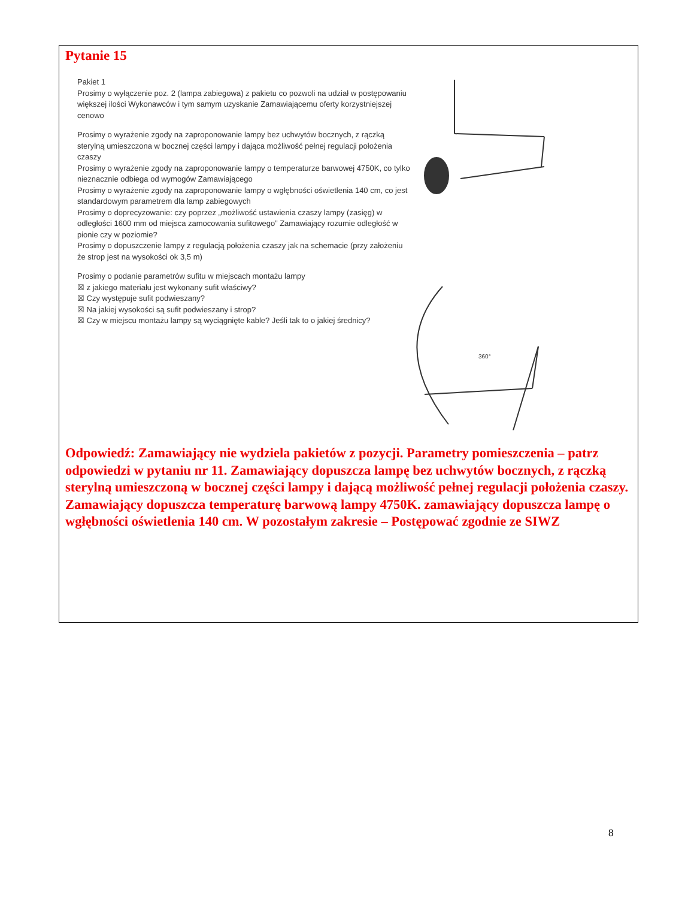Pytanie 15
Pakiet 1
Prosimy o wyłączenie poz. 2 (lampa zabiegowa) z pakietu co pozwoli na udział w postępowaniu większej ilości Wykonawców i tym samym uzyskanie Zamawiającemu oferty korzystniejszej cenowo
Prosimy o wyrażenie zgody na zaproponowanie lampy bez uchwytów bocznych, z rączką sterylną umieszczona w bocznej części lampy i dająca możliwość pełnej regulacji położenia czaszy
Prosimy o wyrażenie zgody na zaproponowanie lampy o temperaturze barwowej 4750K, co tylko nieznacznie odbiega od wymogów Zamawiającego
Prosimy o wyrażenie zgody na zaproponowanie lampy o wgłębności oświetlenia 140 cm, co jest standardowym parametrem dla lamp zabiegowych
Prosimy o doprecyzowanie: czy poprzez „możliwość ustawienia czaszy lampy (zasięg) w odległości 1600 mm od miejsca zamocowania sufitowego” Zamawiający rozumie odległość w pionie czy w poziomie?
Prosimy o dopuszczenie lampy z regulacją położenia czaszy jak na schemacie (przy założeniu że strop jest na wysokości ok 3,5 m)
Prosimy o podanie parametrów sufitu w miejscach montażu lampy
☒ z jakiego materiału jest wykonany sufit właściwy?
☒ Czy występuje sufit podwieszany?
☒ Na jakiej wysokości są sufit podwieszany i strop?
☒ Czy w miejscu montażu lampy są wyciągnięte kable? Jeśli tak to o jakiej średnicy?
360°
Odpowiedź: Zamawiający nie wydziela pakietów z pozycji. Parametry pomieszczenia – patrz odpowiedzi w pytaniu nr 11. Zamawiający dopuszcza lampę bez uchwytów bocznych, z rączką sterylną umieszczoną w bocznej części lampy i dającą możliwość pełnej regulacji położenia czaszy. Zamawiający dopuszcza temperaturę barwową lampy 4750K. zamawiający dopuszcza lampę o wgłębności oświetlenia 140 cm. W pozostałym zakresie – Postępować zgodnie ze SIWZ
8